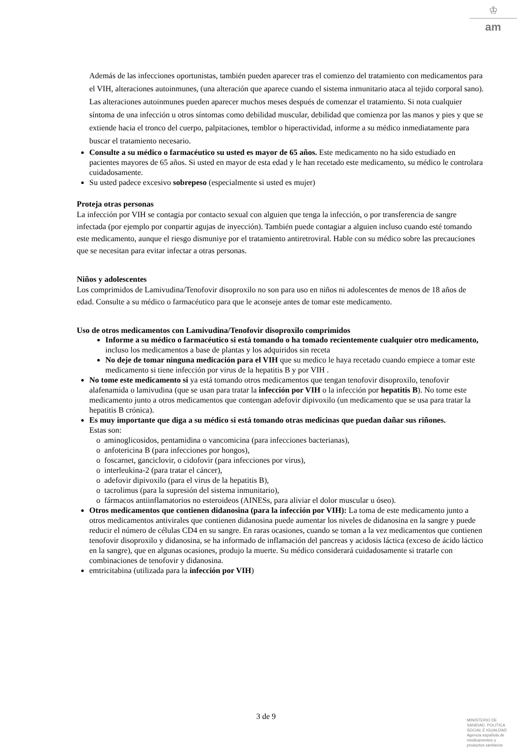♔
am
Además de las infecciones oportunistas, también pueden aparecer tras el comienzo del tratamiento con medicamentos para el VIH, alteraciones autoinmunes, (una alteración que aparece cuando el sistema inmunitario ataca al tejido corporal sano). Las alteraciones autoinmunes pueden aparecer muchos meses después de comenzar el tratamiento. Si nota cualquier síntoma de una infección u otros síntomas como debilidad muscular, debilidad que comienza por las manos y pies y que se extiende hacia el tronco del cuerpo, palpitaciones, temblor o hiperactividad, informe a su médico inmediatamente para buscar el tratamiento necesario.
Consulte a su médico o farmacéutico su usted es mayor de 65 años. Este medicamento no ha sido estudiado en pacientes mayores de 65 años. Si usted en mayor de esta edad y le han recetado este medicamento, su médico le controlara cuidadosamente.
Su usted padece excesivo sobrepeso (especialmente si usted es mujer)
Proteja otras personas
La infección por VIH se contagia por contacto sexual con alguien que tenga la infección, o por transferencia de sangre infectada (por ejemplo por conpartir agujas de inyección). También puede contagiar a alguien incluso cuando esté tomando este medicamento, aunque el riesgo dismuniye por el tratamiento antiretroviral. Hable con su médico sobre las precauciones que se necesitan para evitar infectar a otras personas.
Niños y adolescentes
Los comprimidos de Lamivudina/Tenofovir disoproxilo no son para uso en niños ni adolescentes de menos de 18 años de edad. Consulte a su médico o farmacéutico para que le aconseje antes de tomar este medicamento.
Uso de otros medicamentos con Lamivudina/Tenofovir disoproxilo comprimidos
Informe a su médico o farmacéutico si está tomando o ha tomado recientemente cualquier otro medicamento, incluso los medicamentos a base de plantas y los adquiridos sin receta
No deje de tomar ninguna medicación para el VIH que su medico le haya recetado cuando empiece a tomar este medicamento si tiene infección por virus de la hepatitis B y por VIH .
No tome este medicamento si ya está tomando otros medicamentos que tengan tenofovir disoproxilo, tenofovir alafenamida o lamivudina (que se usan para tratar la infección por VIH o la infección por hepatitis B). No tome este medicamento junto a otros medicamentos que contengan adefovir dipivoxilo (un medicamento que se usa para tratar la hepatitis B crónica).
Es muy importante que diga a su médico si está tomando otras medicinas que puedan dañar sus riñones.
Estas son:
aminoglicosidos, pentamidina o vancomicina (para infecciones bacterianas),
anfotericina B (para infecciones por hongos),
foscarnet, ganciclovir, o cidofovir (para infecciones por virus),
interleukina-2 (para tratar el cáncer),
adefovir dipivoxilo (para el virus de la hepatitis B),
tacrolimus (para la supresión del sistema inmunitario),
fármacos antiinflamatorios no esteroideos (AINESs, para aliviar el dolor muscular u óseo).
Otros medicamentos que contienen didanosina (para la infección por VIH): La toma de este medicamento junto a otros medicamentos antivirales que contienen didanosina puede aumentar los niveles de didanosina en la sangre y puede reducir el número de células CD4 en su sangre. En raras ocasiones, cuando se toman a la vez medicamentos que contienen tenofovir disoproxilo y didanosina, se ha informado de inflamación del pancreas y acidosis láctica (exceso de ácido láctico en la sangre), que en algunas ocasiones, produjo la muerte. Su médico considerará cuidadosamente si tratarle con combinaciones de tenofovir y didanosina.
emtricitabina (utilizada para la infección por VIH)
3 de 9
MINISTERIO DE
SANIDAD, POLITICA
SOCIAL E IGUALDAD
Agencia española de
medicamentos y
productos sanitarios